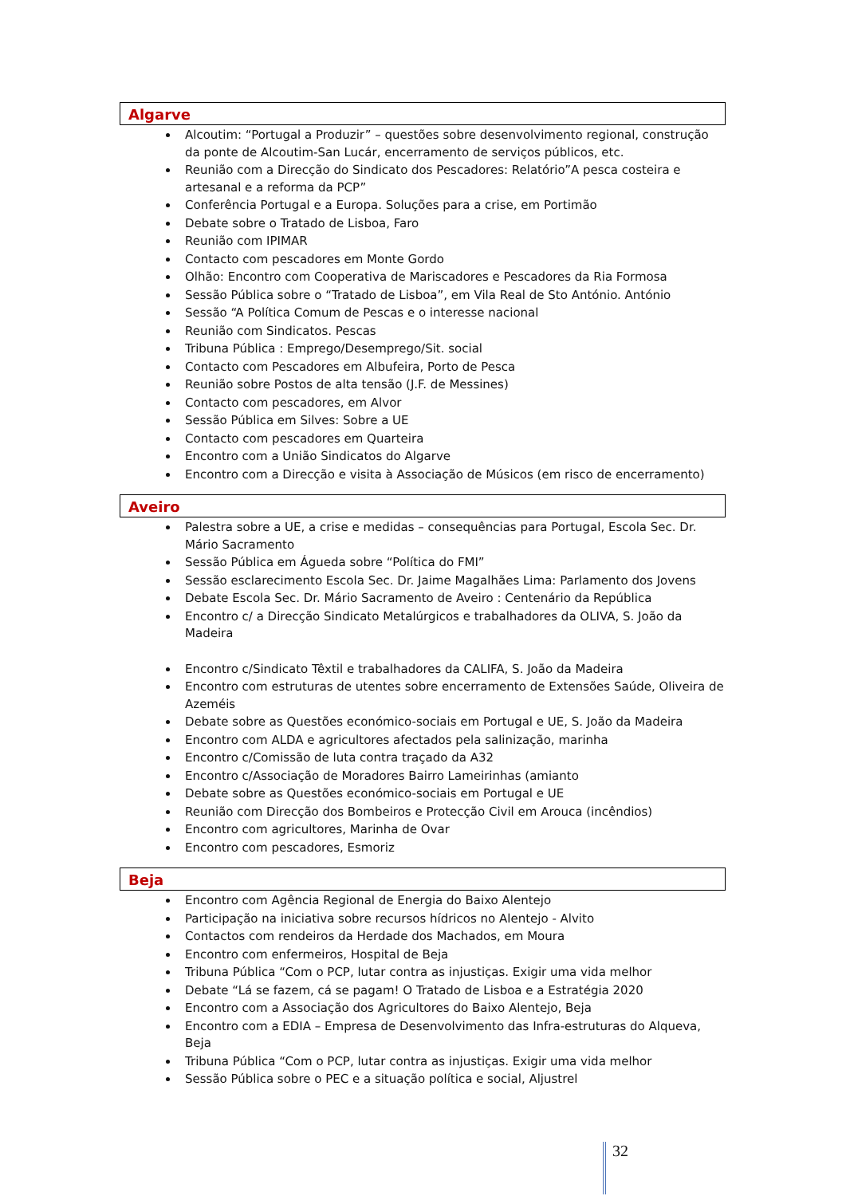Algarve
Alcoutim: “Portugal a Produzir” – questões sobre desenvolvimento regional, construção da ponte de Alcoutim-San Lucár, encerramento de serviços públicos, etc.
Reunião com a Direcção do Sindicato dos Pescadores: Relatório”A pesca costeira e artesanal e a reforma da PCP”
Conferência Portugal e a Europa. Soluções para a crise, em Portimão
Debate sobre o Tratado de Lisboa, Faro
Reunião com IPIMAR
Contacto com pescadores em Monte Gordo
Olhão: Encontro com Cooperativa de Mariscadores e Pescadores da Ria Formosa
Sessão Pública sobre o “Tratado de Lisboa”, em Vila Real de Sto António. António
Sessão “A Política Comum de Pescas e o interesse nacional
Reunião com Sindicatos. Pescas
Tribuna Pública : Emprego/Desemprego/Sit. social
Contacto com Pescadores em Albufeira, Porto de Pesca
Reunião sobre Postos de alta tensão (J.F. de Messines)
Contacto com pescadores, em Alvor
Sessão Pública em Silves: Sobre a UE
Contacto com pescadores em Quarteira
Encontro com a União Sindicatos do Algarve
Encontro com a Direcção e visita à Associação de Músicos (em risco de encerramento)
Aveiro
Palestra sobre a UE, a crise e medidas – consequências para Portugal, Escola Sec. Dr. Mário Sacramento
Sessão Pública em Águeda sobre “Política do FMI”
Sessão esclarecimento Escola Sec. Dr. Jaime Magalhães Lima: Parlamento dos Jovens
Debate Escola Sec. Dr. Mário Sacramento de Aveiro : Centenário da República
Encontro c/ a Direcção Sindicato Metalúrgicos e trabalhadores da OLIVA, S. João da Madeira
Encontro c/Sindicato Têxtil e trabalhadores da CALIFA, S. João da Madeira
Encontro com estruturas de utentes sobre encerramento de Extensões Saúde, Oliveira de Azeméis
Debate sobre as Questões económico-sociais em Portugal e UE, S. João da Madeira
Encontro com ALDA e agricultores afectados pela salinização, marinha
Encontro c/Comissão de luta contra traçado da A32
Encontro c/Associação de Moradores Bairro Lameirinhas (amianto
Debate sobre as Questões económico-sociais em Portugal e UE
Reunião com Direcção dos Bombeiros e Protecção Civil em Arouca (incêndios)
Encontro com agricultores, Marinha de Ovar
Encontro com pescadores, Esmoriz
Beja
Encontro com Agência Regional de Energia do Baixo Alentejo
Participação na iniciativa sobre recursos hídricos no Alentejo - Alvito
Contactos com rendeiros da Herdade dos Machados, em Moura
Encontro com enfermeiros, Hospital de Beja
Tribuna Pública “Com o PCP, lutar contra as injustiças. Exigir uma vida melhor
Debate “Lá se fazem, cá se pagam! O Tratado de Lisboa e a Estratégia 2020
Encontro com a Associação dos Agricultores do Baixo Alentejo, Beja
Encontro com a EDIA – Empresa de Desenvolvimento das Infra-estruturas do Alqueva, Beja
Tribuna Pública “Com o PCP, lutar contra as injustiças. Exigir uma vida melhor
Sessão Pública sobre o PEC e a situação política e social, Aljustrel
32